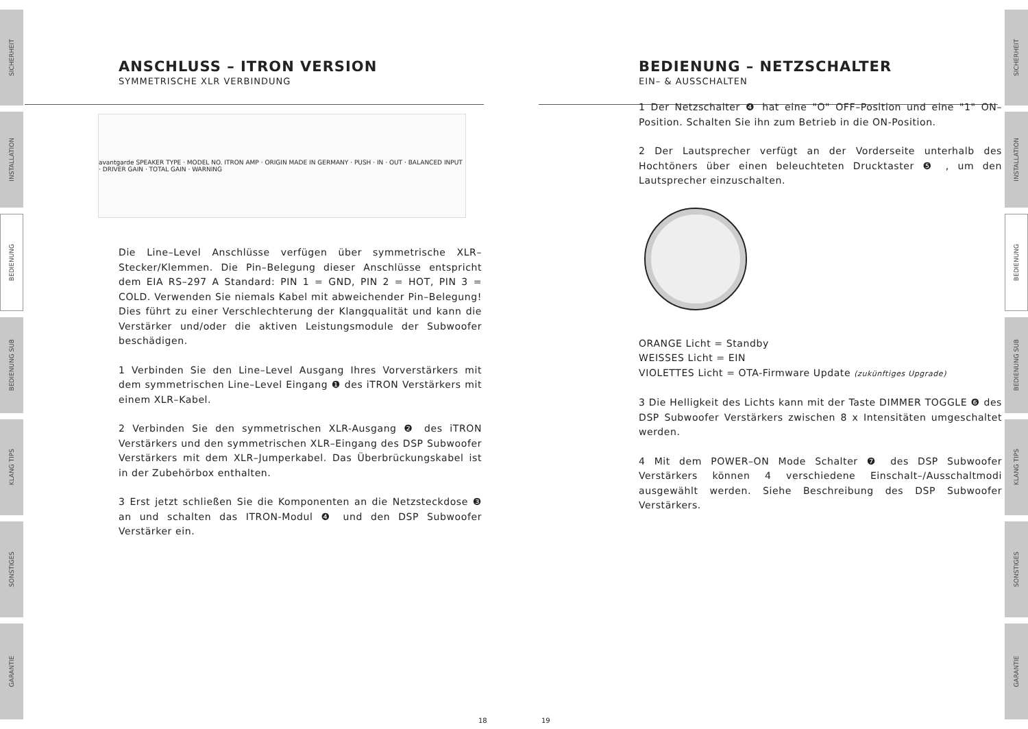SICHERHEIT
INSTALLATION
BEDIENUNG
BEDIENUNG SUB
KLANG TIPS
SONSTIGES
GARANTIE
SICHERHEIT
INSTALLATION
BEDIENUNG
BEDIENUNG SUB
KLANG TIPS
SONSTIGES
GARANTIE
ANSCHLUSS – ITRON VERSION
SYMMETRISCHE XLR VERBINDUNG
avantgarde SPEAKER TYPE · MODEL NO. ITRON AMP · ORIGIN MADE IN GERMANY · PUSH · IN · OUT · BALANCED INPUT · DRIVER GAIN · TOTAL GAIN · WARNING
Die Line–Level Anschlüsse verfügen über symmetrische XLR–Stecker/Klemmen. Die Pin–Belegung dieser Anschlüsse entspricht dem EIA RS–297 A Standard: PIN 1 = GND, PIN 2 = HOT, PIN 3 = COLD. Verwenden Sie niemals Kabel mit abweichender Pin–Belegung! Dies führt zu einer Verschlechterung der Klangqualität und kann die Verstärker und/oder die aktiven Leistungsmodule der Subwoofer beschädigen.
1 Verbinden Sie den Line–Level Ausgang Ihres Vorverstärkers mit dem symmetrischen Line–Level Eingang ❶ des iTRON Verstärkers mit einem XLR–Kabel.
2 Verbinden Sie den symmetrischen XLR-Ausgang ❷ des iTRON Verstärkers und den symmetrischen XLR–Eingang des DSP Subwoofer Verstärkers mit dem XLR–Jumperkabel. Das Überbrückungskabel ist in der Zubehörbox enthalten.
3 Erst jetzt schließen Sie die Komponenten an die Netzsteckdose ❸ an und schalten das ITRON-Modul ❹ und den DSP Subwoofer Verstärker ein.
BEDIENUNG – NETZSCHALTER
EIN– & AUSSCHALTEN
1 Der Netzschalter ❹ hat eine "O" OFF–Position und eine "1" ON–Position. Schalten Sie ihn zum Betrieb in die ON-Position.
2 Der Lautsprecher verfügt an der Vorderseite unterhalb des Hochtöners über einen beleuchteten Drucktaster ❺ , um den Lautsprecher einzuschalten.
ORANGE Licht = Standby
WEISSES Licht = EIN
VIOLETTES Licht = OTA-Firmware Update (zukünftiges Upgrade)
3 Die Helligkeit des Lichts kann mit der Taste DIMMER TOGGLE ❻ des DSP Subwoofer Verstärkers zwischen 8 x Intensitäten umgeschaltet werden.
4 Mit dem POWER–ON Mode Schalter ❼ des DSP Subwoofer Verstärkers können 4 verschiedene Einschalt–/Ausschaltmodi ausgewählt werden. Siehe Beschreibung des DSP Subwoofer Verstärkers.
18 19